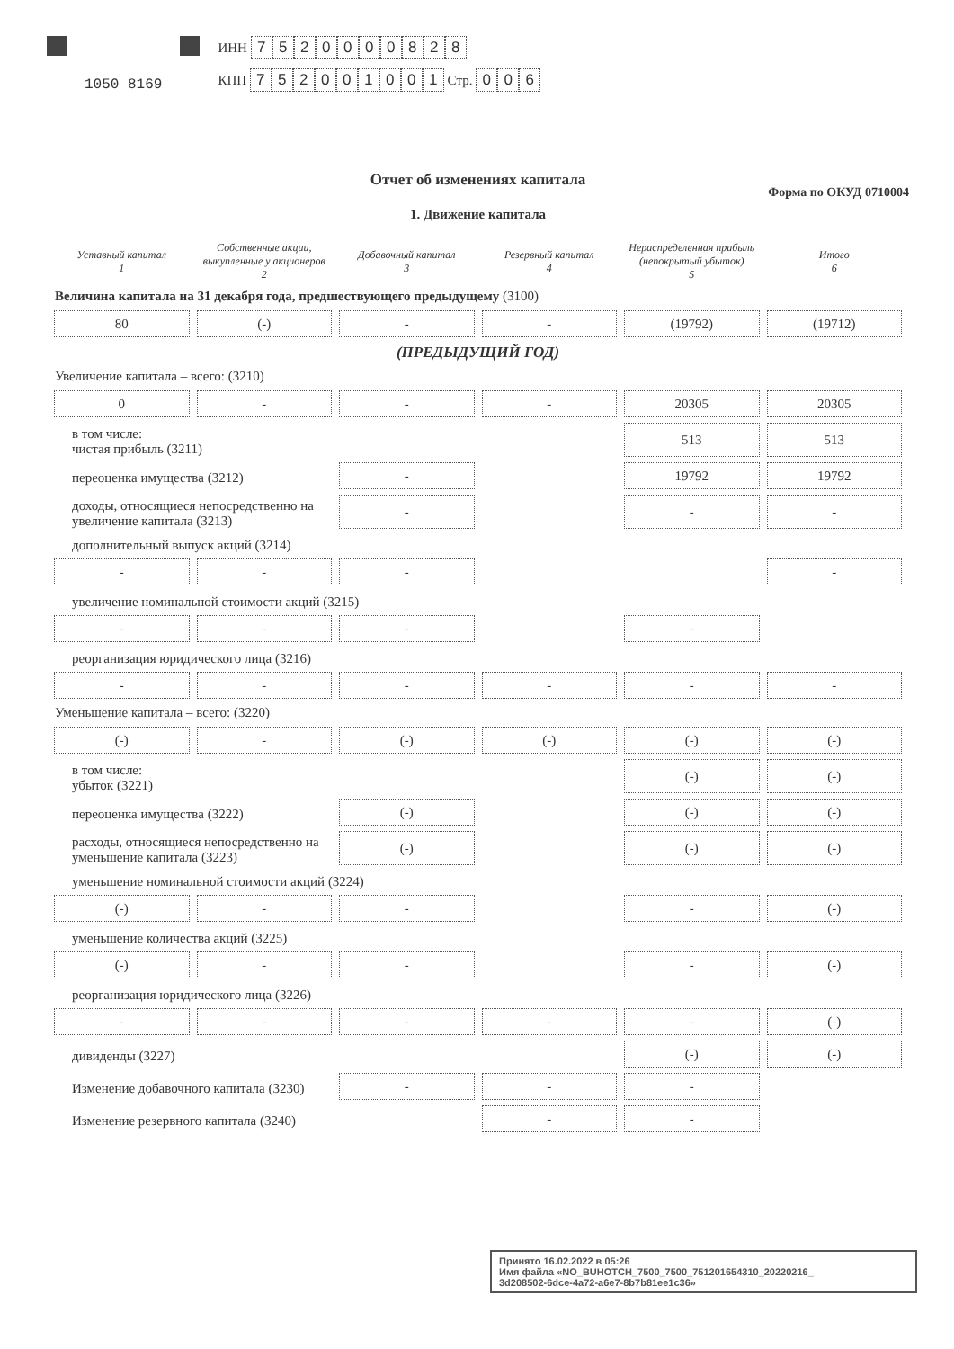1050 8169
ИНН 7520000828
КПП 752001001 Стр. 006
Отчет об изменениях капитала
Форма по ОКУД 0710004
1. Движение капитала
| Уставный капитал 1 | Собственные акции, выкупленные у акционеров 2 | Добавочный капитал 3 | Резервный капитал 4 | Нераспределенная прибыль (непокрытый убыток) 5 | Итого 6 |
| --- | --- | --- | --- | --- | --- |
| Величина капитала на 31 декабря года, предшествующего предыдущему (3100) | | | | | |
| 80 | (-) | - | - | (19792) | (19712) |
| (ПРЕДЫДУЩИЙ ГОД) | | | | | |
| Увеличение капитала – всего: (3210) | | | | | |
| 0 | - | - | - | 20305 | 20305 |
| в том числе: чистая прибыль (3211) | | | | 513 | 513 |
| переоценка имущества (3212) | | - | | 19792 | 19792 |
| доходы, относящиеся непосредственно на увеличение капитала (3213) | | - | | - | - |
| дополнительный выпуск акций (3214) | | | | | |
| - | - | - | | | - |
| увеличение номинальной стоимости акций (3215) | | | | | |
| - | - | - | | - | |
| реорганизация юридического лица (3216) | | | | | |
| - | - | - | - | - | - |
| Уменьшение капитала – всего: (3220) | | | | | |
| (-) | - | (-) | (-) | (-) | (-) |
| в том числе: убыток (3221) | | | | (-) | (-) |
| переоценка имущества (3222) | | (-) | | (-) | (-) |
| расходы, относящиеся непосредственно на уменьшение капитала (3223) | | (-) | | (-) | (-) |
| уменьшение номинальной стоимости акций (3224) | | | | | |
| (-) | - | - | | - | (-) |
| уменьшение количества акций (3225) | | | | | |
| (-) | - | - | | - | (-) |
| реорганизация юридического лица (3226) | | | | | |
| - | - | - | - | - | (-) |
| дивиденды (3227) | | | | (-) | (-) |
| Изменение добавочного капитала (3230) | | - | - | - | |
| Изменение резервного капитала (3240) | | | - | - | |
Принято 16.02.2022 в 05:26
Имя файла «NO_BUHOTCH_7500_7500_751201654310_20220216_
3d208502-6dce-4a72-a6e7-8b7b81ee1c36»